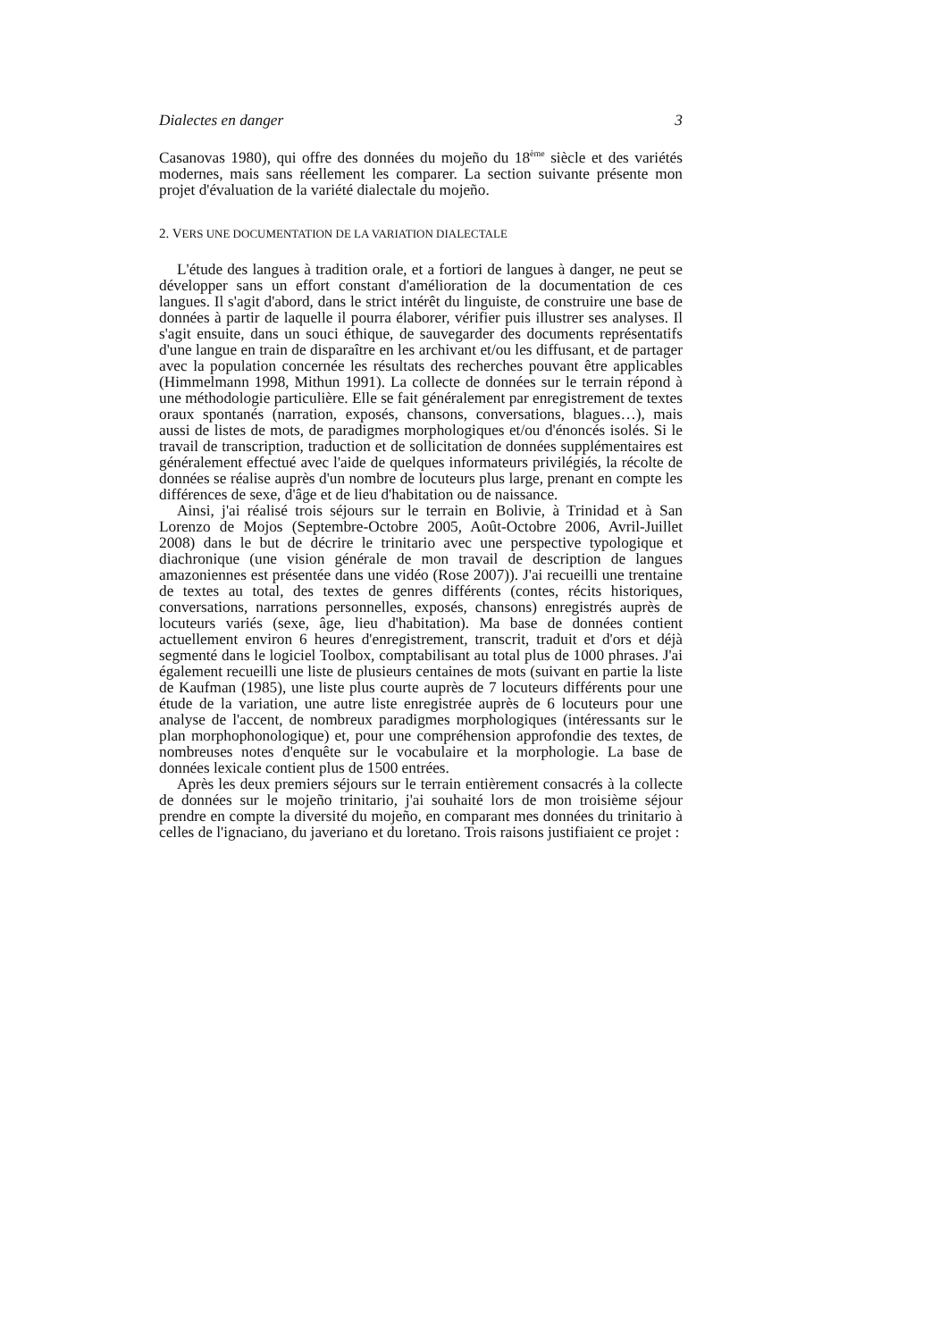Dialectes en danger 3
Casanovas 1980), qui offre des données du mojeño du 18<sup>ème</sup> siècle et des variétés modernes, mais sans réellement les comparer. La section suivante présente mon projet d'évaluation de la variété dialectale du mojeño.
2. VERS UNE DOCUMENTATION DE LA VARIATION DIALECTALE
L'étude des langues à tradition orale, et a fortiori de langues à danger, ne peut se développer sans un effort constant d'amélioration de la documentation de ces langues. Il s'agit d'abord, dans le strict intérêt du linguiste, de construire une base de données à partir de laquelle il pourra élaborer, vérifier puis illustrer ses analyses. Il s'agit ensuite, dans un souci éthique, de sauvegarder des documents représentatifs d'une langue en train de disparaître en les archivant et/ou les diffusant, et de partager avec la population concernée les résultats des recherches pouvant être applicables (Himmelmann 1998, Mithun 1991). La collecte de données sur le terrain répond à une méthodologie particulière. Elle se fait généralement par enregistrement de textes oraux spontanés (narration, exposés, chansons, conversations, blagues…), mais aussi de listes de mots, de paradigmes morphologiques et/ou d'énoncés isolés. Si le travail de transcription, traduction et de sollicitation de données supplémentaires est généralement effectué avec l'aide de quelques informateurs privilégiés, la récolte de données se réalise auprès d'un nombre de locuteurs plus large, prenant en compte les différences de sexe, d'âge et de lieu d'habitation ou de naissance.
Ainsi, j'ai réalisé trois séjours sur le terrain en Bolivie, à Trinidad et à San Lorenzo de Mojos (Septembre-Octobre 2005, Août-Octobre 2006, Avril-Juillet 2008) dans le but de décrire le trinitario avec une perspective typologique et diachronique (une vision générale de mon travail de description de langues amazoniennes est présentée dans une vidéo (Rose 2007)). J'ai recueilli une trentaine de textes au total, des textes de genres différents (contes, récits historiques, conversations, narrations personnelles, exposés, chansons) enregistrés auprès de locuteurs variés (sexe, âge, lieu d'habitation). Ma base de données contient actuellement environ 6 heures d'enregistrement, transcrit, traduit et d'ors et déjà segmenté dans le logiciel Toolbox, comptabilisant au total plus de 1000 phrases. J'ai également recueilli une liste de plusieurs centaines de mots (suivant en partie la liste de Kaufman (1985), une liste plus courte auprès de 7 locuteurs différents pour une étude de la variation, une autre liste enregistrée auprès de 6 locuteurs pour une analyse de l'accent, de nombreux paradigmes morphologiques (intéressants sur le plan morphophonologique) et, pour une compréhension approfondie des textes, de nombreuses notes d'enquête sur le vocabulaire et la morphologie. La base de données lexicale contient plus de 1500 entrées.
Après les deux premiers séjours sur le terrain entièrement consacrés à la collecte de données sur le mojeño trinitario, j'ai souhaité lors de mon troisième séjour prendre en compte la diversité du mojeño, en comparant mes données du trinitario à celles de l'ignaciano, du javeriano et du loretano. Trois raisons justifiaient ce projet :